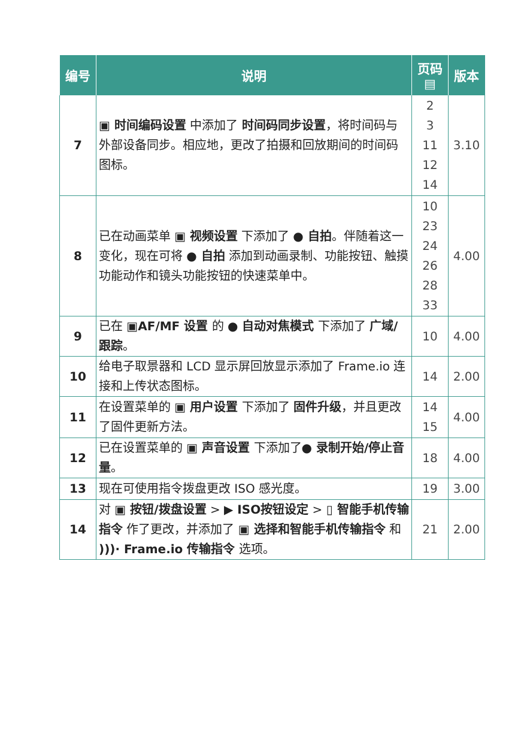| 编号 | 说明 | 页码 ▤ | 版本 |
| --- | --- | --- | --- |
| 7 | ▣ 时间编码设置 中添加了 时间码同步设置 ，将时间码与外部设备同步。相应地，更改了拍摄和回放期间的时间码图标。 | 2 3 11 12 14 | 3.10 |
| 8 | 已在动画菜单 ▣ 视频设置 下添加了 ● 自拍 。伴随着这一变化，现在可将 ● 自拍 添加到动画录制、功能按钮、触摸功能动作和镜头功能按钮的快速菜单中。 | 10 23 24 26 28 33 | 4.00 |
| 9 | 已在 ▣AF/MF 设置 的 ● 自动对焦模式 下添加了 广域/跟踪 。 | 10 | 4.00 |
| 10 | 给电子取景器和 LCD 显示屏回放显示添加了 Frame.io 连接和上传状态图标。 | 14 | 2.00 |
| 11 | 在设置菜单的 ▣ 用户设置 下添加了 固件升级 ，并且更改了固件更新方法。 | 14 15 | 4.00 |
| 12 | 已在设置菜单的 ▣ 声音设置 下添加了 ● 录制开始/停止音量 。 | 18 | 4.00 |
| 13 | 现在可使用指令拨盘更改 ISO 感光度。 | 19 | 3.00 |
| 14 | 对 ▣ 按钮/拨盘设置 > ▶ ISO按钮设定 > ▯ 智能手机传输指令 作了更改，并添加了 ▣ 选择和智能手机传输指令 和 )))· Frame.io 传输指令 选项。 | 21 | 2.00 |